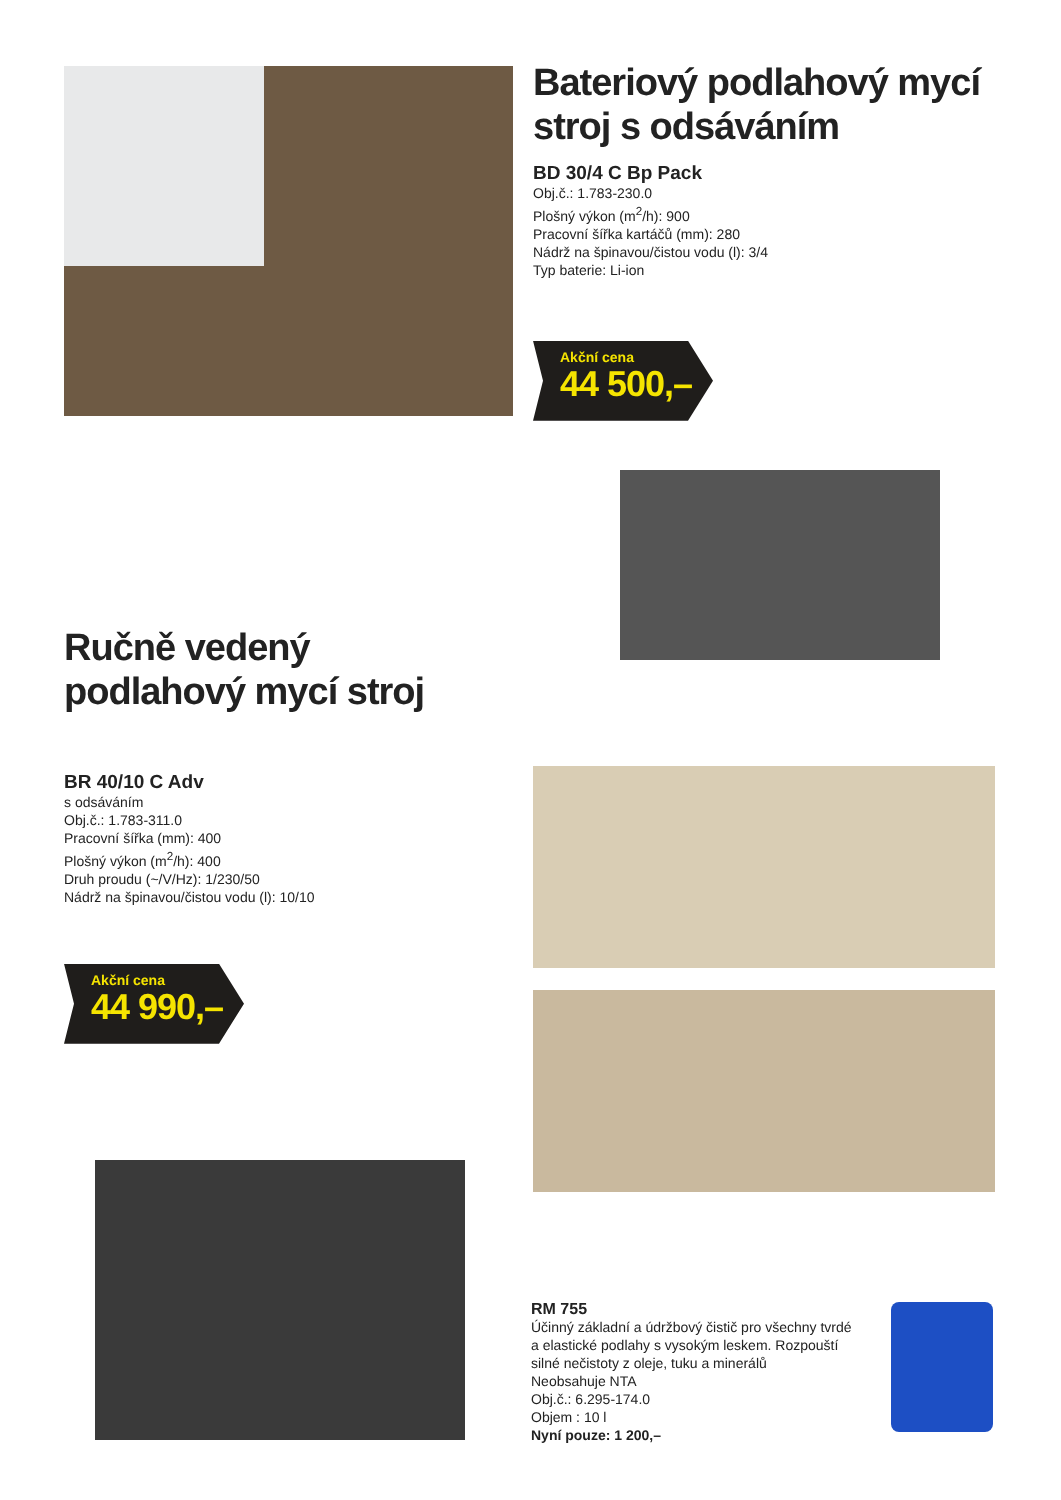Bateriový podlahový mycí stroj s odsáváním
BD 30/4 C Bp Pack
Obj.č.: 1.783-230.0
Plošný výkon (m<sup>2</sup>/h): 900
Pracovní šířka kartáčů (mm): 280
Nádrž na špinavou/čistou vodu (l): 3/4
Typ baterie: Li-ion
Akční cena
44 500,–
Ručně vedený podlahový mycí stroj
BR 40/10 C Adv
s odsáváním
Obj.č.: 1.783-311.0
Pracovní šířka (mm): 400
Plošný výkon (m<sup>2</sup>/h): 400
Druh proudu (~/V/Hz): 1/230/50
Nádrž na špinavou/čistou vodu (l): 10/10
Akční cena
44 990,–
RM 755
Účinný základní a údržbový čistič pro všechny tvrdé a elastické podlahy s vysokým leskem. Rozpouští silné nečistoty z oleje, tuku a minerálů
Neobsahuje NTA
Obj.č.: 6.295-174.0
Objem : 10 l
Nyní pouze: 1 200,–